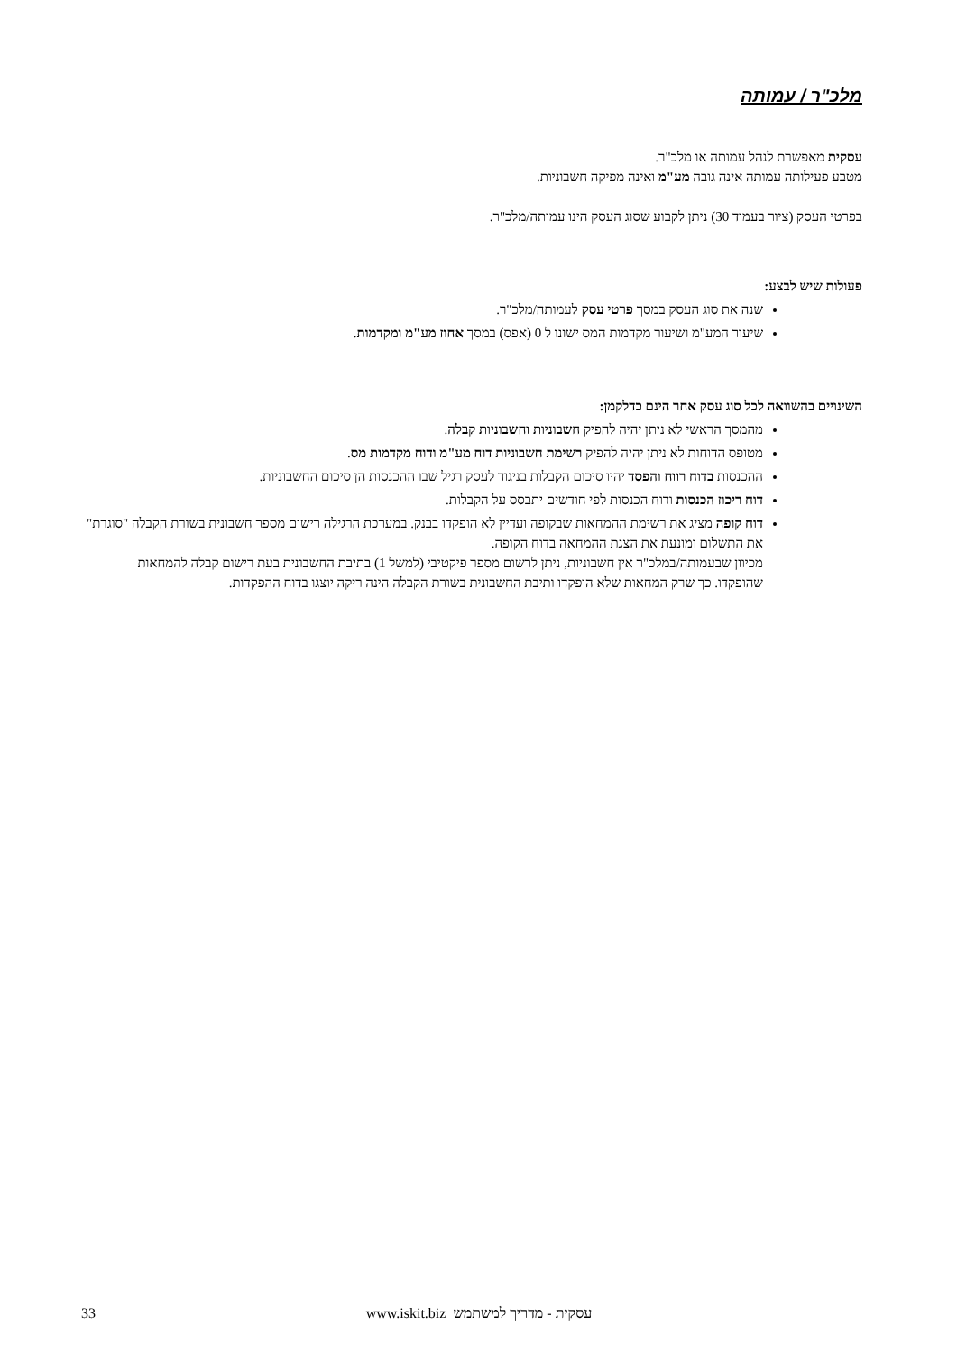מלכ"ר / עמותה
עסקית מאפשרת לנהל עמותה או מלכ"ר.
מטבע פעילותה עמותה אינה גובה מע"מ ואינה מפיקה חשבוניות.
בפרטי העסק (ציור בעמוד 30) ניתן לקבוע שסוג העסק הינו עמותה/מלכ"ר.
פעולות שיש לבצע:
שנה את סוג העסק במסך פרטי עסק לעמותה/מלכ"ר.
שיעור המע"מ ושיעור מקדמות המס ישונו ל 0 (אפס) במסך אחוז מע"מ ומקדמות.
השינויים בהשוואה לכל סוג עסק אחר הינם כדלקמן:
מהמסך הראשי לא ניתן יהיה להפיק חשבוניות וחשבוניות קבלה.
מטופס הדוחות לא ניתן יהיה להפיק רשימת חשבוניות דוח מע"מ ודוח מקדמות מס.
ההכנסות בדוח רווח והפסד יהיו סיכום הקבלות בניגוד לעסק רגיל שבו ההכנסות הן סיכום החשבוניות.
דוח ריכוז הכנסות ודוח הכנסות לפי חודשים יתבסס על הקבלות.
דוח קופה מציג את רשימת ההמחאות שבקופה ועדיין לא הופקדו בבנק. במערכת הרגילה רישום מספר חשבונית בשורת הקבלה "סוגרת" את התשלום ומונעת את הצגת ההמחאה בדוח הקופה.
מכיוון שבעמותה/במלכ"ר אין חשבוניות, ניתן לרשום מספר פיקטיבי (למשל 1) בתיבת החשבונית בעת רישום קבלה להמחאות שהופקדו. כך שרק המחאות שלא הופקדו ותיבת החשבונית בשורת הקבלה הינה ריקה יוצגו בדוח ההפקדות.
33 www.iskit.biz עסקית - מדריך למשתמש